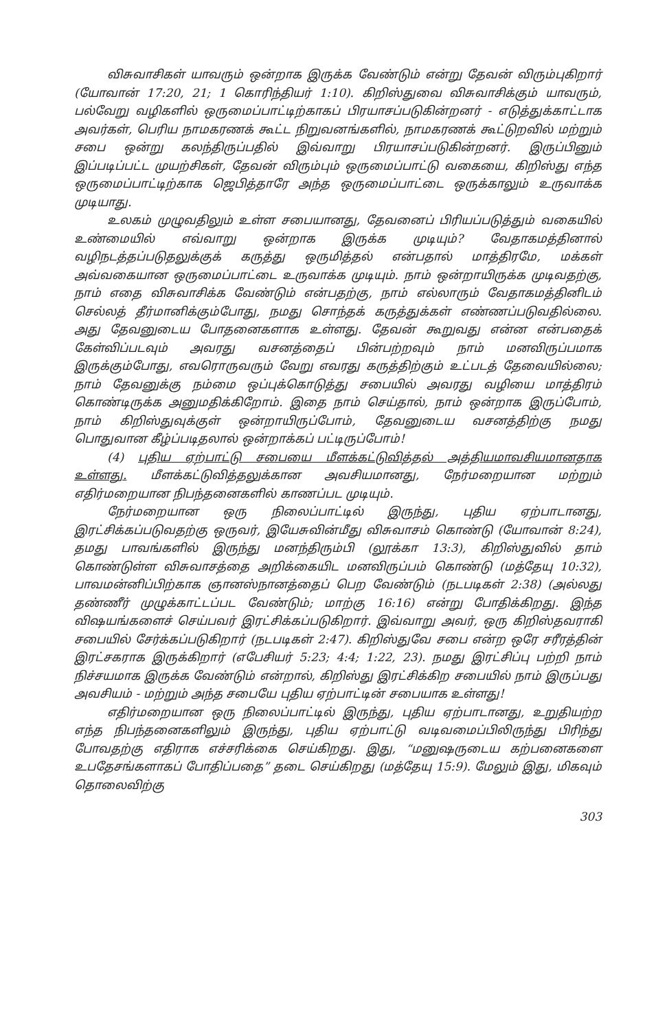விசுவாசிகள் யாவரும் ஒன்றாக இருக்க வேண்டும் என்று தேவன் விரும்புகிறார் (யோவான் 17:20, 21; 1 கொரிந்தியர் 1:10). கிறிஸ்துவை விசுவாசிக்கும் யாவரும், பல்வேறு வழிகளில் ஒருமைப்பாட்டிற்காகப் பிரயாசப்படுகின்றனர் - எடுத்துக்காட்டாக அவர்கள், பெரிய நாமகரணக் கூட்ட நிறுவனங்களில், நாமகரணக் கூட்டுறவில் மற்றும் சபை ஒன்று கலந்திருப்பதில் இவ்வாறு பிரயாசப்படுகின்றனர். இருப்பினும் இப்படிப்பட்ட முயற்சிகள், தேவன் விரும்பும் ஒருமைப்பாட்டு வகையை, கிறிஸ்து எந்த ஒருமைப்பாட்டிற்காக ஜெபித்தாரே அந்த ஒருமைப்பாட்டை ஒருக்காலும் உருவாக்க முடியாது.
உலகம் முழுவதிலும் உள்ள சபையானது, தேவனைப் பிரியப்படுத்தும் வகையில் உண்மையில் எவ்வாறு ஒன்றாக இருக்க முடியும்? வேதாகமத்தினால் வழிநடத்தப்படுதலுக்குக் கருத்து ஒருமித்தல் என்பதால் மாத்திரமே, மக்கள் அவ்வகையான ஒருமைப்பாட்டை உருவாக்க முடியும். நாம் ஒன்றாயிருக்க முடிவதற்கு, நாம் எதை விசுவாசிக்க வேண்டும் என்பதற்கு, நாம் எல்லாரும் வேதாகமத்தினிடம் செல்லத் தீர்மானிக்கும்போது, நமது சொந்தக் கருத்துக்கள் எண்ணப்படுவதில்லை. அது தேவனுடைய போதனைகளாக உள்ளது. தேவன் கூறுவது என்ன என்பதைக் கேள்விப்படவும் அவரது வசனத்தைப் பின்பற்றவும் நாம் மனவிருப்பமாக இருக்கும்போது, எவரொருவரும் வேறு எவரது கருத்திற்கும் உட்படத் தேவையில்லை; நாம் தேவனுக்கு நம்மை ஒப்புக்கொடுத்து சபையில் அவரது வழியை மாத்திரம் கொண்டிருக்க அனுமதிக்கிறோம். இதை நாம் செய்தால், நாம் ஒன்றாக இருப்போம், நாம் கிறிஸ்துவுக்குள் ஒன்றாயிருப்போம், தேவனுடைய வசனத்திற்கு நமது பொதுவான கீழ்ப்படிதலால் ஒன்றாக்கப் பட்டிருப்போம்!
(4) புதிய ஏற்பாட்டு சபையை மீளக்கட்டுவித்தல் அத்தியமாவசியமானதாக உள்ளது. மீளக்கட்டுவித்தலுக்கான அவசியமானது, நேர்மறையான மற்றும் எதிர்மறையான நிபந்தனைகளில் காணப்பட முடியும்.
நேர்மறையான ஒரு நிலைப்பாட்டில் இருந்து, புதிய ஏற்பாடானது, இரட்சிக்கப்படுவதற்கு ஒருவர், இயேசுவின்மீது விசுவாசம் கொண்டு (யோவான் 8:24), தமது பாவங்களில் இருந்து மனந்திரும்பி (லூக்கா 13:3), கிறிஸ்துவில் தாம் கொண்டுள்ள விசுவாசத்தை அறிக்கையிட மனவிருப்பம் கொண்டு (மத்தேயு 10:32), பாவமன்னிப்பிற்காக ஞானஸ்நானத்தைப் பெற வேண்டும் (நடபடிகள் 2:38) (அல்லது தண்ணீர் முழுக்காட்டப்பட வேண்டும்; மாற்கு 16:16) என்று போதிக்கிறது. இந்த விஷயங்களைச் செய்பவர் இரட்சிக்கப்படுகிறார். இவ்வாறு அவர், ஒரு கிறிஸ்தவராகி சபையில் சேர்க்கப்படுகிறார் (நடபடிகள் 2:47). கிறிஸ்துவே சபை என்ற ஒரே சரீரத்தின் இரட்சகராக இருக்கிறார் (எபேசியர் 5:23; 4:4; 1:22, 23). நமது இரட்சிப்பு பற்றி நாம் நிச்சயமாக இருக்க வேண்டும் என்றால், கிறிஸ்து இரட்சிக்கிற சபையில் நாம் இருப்பது அவசியம் - மற்றும் அந்த சபையே புதிய ஏற்பாட்டின் சபையாக உள்ளது!
எதிர்மறையான ஒரு நிலைப்பாட்டில் இருந்து, புதிய ஏற்பாடானது, உறுதியற்ற எந்த நிபந்தனைகளிலும் இருந்து, புதிய ஏற்பாட்டு வடிவமைப்பிலிருந்து பிரிந்து போவதற்கு எதிராக எச்சரிக்கை செய்கிறது. இது, “மனுஷருடைய கற்பனைகளை உபதேசங்களாகப் போதிப்பதை” தடை செய்கிறது (மத்தேயு 15:9). மேலும் இது, மிகவும் தொலைவிற்கு
303